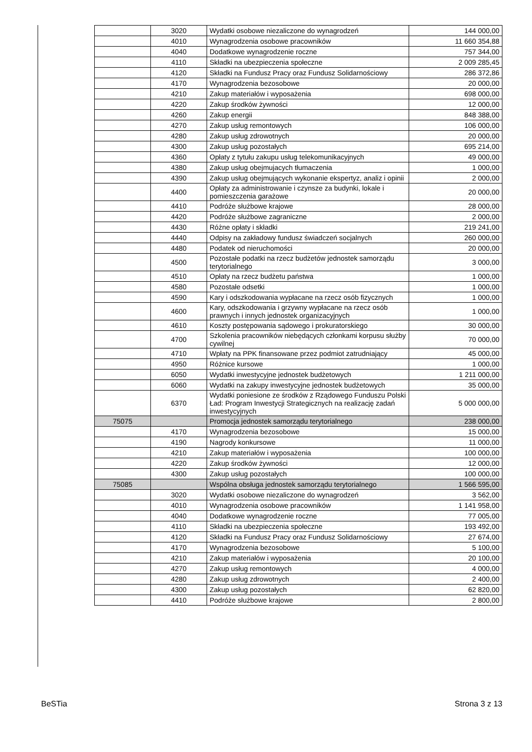| | 3020 | Wydatki osobowe niezaliczone do wynagrodzeń | 144 000,00 |
| | 4010 | Wynagrodzenia osobowe pracowników | 11 660 354,88 |
| | 4040 | Dodatkowe wynagrodzenie roczne | 757 344,00 |
| | 4110 | Składki na ubezpieczenia społeczne | 2 009 285,45 |
| | 4120 | Składki na Fundusz Pracy oraz Fundusz Solidarnościowy | 286 372,86 |
| | 4170 | Wynagrodzenia bezosobowe | 20 000,00 |
| | 4210 | Zakup materiałów i wyposażenia | 698 000,00 |
| | 4220 | Zakup środków żywności | 12 000,00 |
| | 4260 | Zakup energii | 848 388,00 |
| | 4270 | Zakup usług remontowych | 106 000,00 |
| | 4280 | Zakup usług zdrowotnych | 20 000,00 |
| | 4300 | Zakup usług pozostałych | 695 214,00 |
| | 4360 | Opłaty z tytułu zakupu usług telekomunikacyjnych | 49 000,00 |
| | 4380 | Zakup usług obejmujacych tłumaczenia | 1 000,00 |
| | 4390 | Zakup usług obejmujących wykonanie ekspertyz, analiz i opinii | 2 000,00 |
| | 4400 | Opłaty za administrowanie i czynsze za budynki, lokale i pomieszczenia garażowe | 20 000,00 |
| | 4410 | Podróże służbowe krajowe | 28 000,00 |
| | 4420 | Podróże służbowe zagraniczne | 2 000,00 |
| | 4430 | Różne opłaty i składki | 219 241,00 |
| | 4440 | Odpisy na zakładowy fundusz świadczeń socjalnych | 260 000,00 |
| | 4480 | Podatek od nieruchomości | 20 000,00 |
| | 4500 | Pozostałe podatki na rzecz budżetów jednostek samorządu terytorialnego | 3 000,00 |
| | 4510 | Opłaty na rzecz budżetu państwa | 1 000,00 |
| | 4580 | Pozostałe odsetki | 1 000,00 |
| | 4590 | Kary i odszkodowania wypłacane na rzecz osób fizycznych | 1 000,00 |
| | 4600 | Kary, odszkodowania i grzywny wypłacane na rzecz osób prawnych i innych jednostek organizacyjnych | 1 000,00 |
| | 4610 | Koszty postępowania sądowego i prokuratorskiego | 30 000,00 |
| | 4700 | Szkolenia pracowników niebędących członkami korpusu służby cywilnej | 70 000,00 |
| | 4710 | Wpłaty na PPK finansowane przez podmiot zatrudniający | 45 000,00 |
| | 4950 | Różnice kursowe | 1 000,00 |
| | 6050 | Wydatki inwestycyjne jednostek budżetowych | 1 211 000,00 |
| | 6060 | Wydatki na zakupy inwestycyjne jednostek budżetowych | 35 000,00 |
| | 6370 | Wydatki poniesione ze środków z Rządowego Funduszu Polski Ład: Program Inwestycji Strategicznych na realizację zadań inwestycyjnych | 5 000 000,00 |
| 75075 | | Promocja jednostek samorządu terytorialnego | 238 000,00 |
| | 4170 | Wynagrodzenia bezosobowe | 15 000,00 |
| | 4190 | Nagrody konkursowe | 11 000,00 |
| | 4210 | Zakup materiałów i wyposażenia | 100 000,00 |
| | 4220 | Zakup środków żywności | 12 000,00 |
| | 4300 | Zakup usług pozostałych | 100 000,00 |
| 75085 | | Wspólna obsługa jednostek samorządu terytorialnego | 1 566 595,00 |
| | 3020 | Wydatki osobowe niezaliczone do wynagrodzeń | 3 562,00 |
| | 4010 | Wynagrodzenia osobowe pracowników | 1 141 958,00 |
| | 4040 | Dodatkowe wynagrodzenie roczne | 77 005,00 |
| | 4110 | Składki na ubezpieczenia społeczne | 193 492,00 |
| | 4120 | Składki na Fundusz Pracy oraz Fundusz Solidarnościowy | 27 674,00 |
| | 4170 | Wynagrodzenia bezosobowe | 5 100,00 |
| | 4210 | Zakup materiałów i wyposażenia | 20 100,00 |
| | 4270 | Zakup usług remontowych | 4 000,00 |
| | 4280 | Zakup usług zdrowotnych | 2 400,00 |
| | 4300 | Zakup usług pozostałych | 62 820,00 |
| | 4410 | Podróże służbowe krajowe | 2 800,00 |
BeSTia Strona 3 z 13